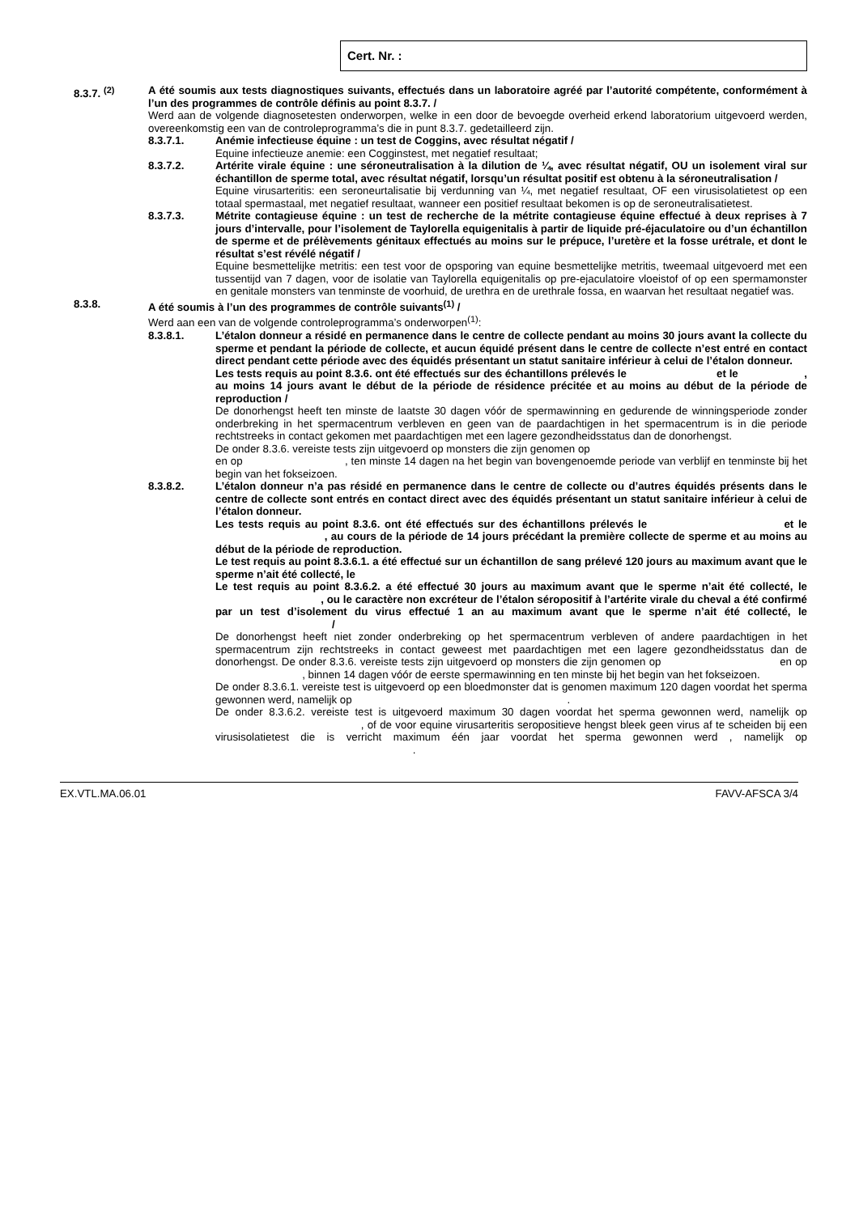Cert. Nr. :
8.3.7. <sup>(2)</sup> A été soumis aux tests diagnostiques suivants, effectués dans un laboratoire agréé par l’autorité compétente, conformément à l’un des programmes de contrôle définis au point 8.3.7. /
Werd aan de volgende diagnosetesten onderworpen, welke in een door de bevoegde overheid erkend laboratorium uitgevoerd werden, overeenkomstig een van de controleprogramma’s die in punt 8.3.7. gedetailleerd zijn.
8.3.7.1. Anémie infectieuse équine : un test de Coggins, avec résultat négatif /
Equine infectieuze anemie: een Cogginstest, met negatief resultaat;
8.3.7.2. Artérite virale équine : une séroneutralisation à la dilution de ¼, avec résultat négatif, OU un isolement viral sur échantillon de sperme total, avec résultat négatif, lorsqu’un résultat positif est obtenu à la séroneutralisation /
Equine virusarteritis: een seroneurtalisatie bij verdunning van ¼, met negatief resultaat, OF een virusisolatietest op een totaal spermastaal, met negatief resultaat, wanneer een positief resultaat bekomen is op de seroneutralisatietest.
8.3.7.3. Métrite contagieuse équine : un test de recherche de la métrite contagieuse équine effectué à deux reprises à 7 jours d’intervalle, pour l’isolement de Taylorella equigenitalis à partir de liquide pré-éjaculatoire ou d’un échantillon de sperme et de prélèvements génitaux effectués au moins sur le prépuce, l’uretère et la fosse urétrale, et dont le résultat s’est révélé négatif /
Equine besmettelijke metritis: een test voor de opsporing van equine besmettelijke metritis, tweemaal uitgevoerd met een tussentijd van 7 dagen, voor de isolatie van Taylorella equigenitalis op pre-ejaculatoire vloeistof of op een spermamonster en genitale monsters van tenminste de voorhuid, de urethra en de urethrale fossa, en waarvan het resultaat negatief was.
8.3.8. A été soumis à l’un des programmes de contrôle suivants<sup>(1)</sup> /
Werd aan een van de volgende controleprogramma’s onderworpen<sup>(1)</sup>:
8.3.8.1. L’étalon donneur a résidé en permanence dans le centre de collecte pendant au moins 30 jours avant la collecte du sperme et pendant la période de collecte, et aucun équidé présent dans le centre de collecte n’est entré en contact direct pendant cette période avec des équidés présentant un statut sanitaire inférieur à celui de l’étalon donneur.
Les tests requis au point 8.3.6. ont été effectués sur des échantillons prélevés le et le , au moins 14 jours avant le début de la période de résidence précitée et au moins au début de la période de reproduction /
De donorhengst heeft ten minste de laatste 30 dagen vóór de spermawinning en gedurende de winningsperiode zonder onderbreking in het spermacentrum verbleven en geen van de paardachtigen in het spermacentrum is in die periode rechtstreeks in contact gekomen met paardachtigen met een lagere gezondheidsstatus dan de donorhengst.
De onder 8.3.6. vereiste tests zijn uitgevoerd op monsters die zijn genomen op
en op , ten minste 14 dagen na het begin van bovengenoemde periode van verblijf en tenminste bij het begin van het fokseizoen.
8.3.8.2. L’étalon donneur n’a pas résidé en permanence dans le centre de collecte ou d’autres équidés présents dans le centre de collecte sont entrés en contact direct avec des équidés présentant un statut sanitaire inférieur à celui de l’étalon donneur.
Les tests requis au point 8.3.6. ont été effectués sur des échantillons prélevés le et le , au cours de la période de 14 jours précédant la première collecte de sperme et au moins au début de la période de reproduction.
Le test requis au point 8.3.6.1. a été effectué sur un échantillon de sang prélevé 120 jours au maximum avant que le sperme n’ait été collecté, le
Le test requis au point 8.3.6.2. a été effectué 30 jours au maximum avant que le sperme n’ait été collecté, le , ou le caractère non excréteur de l’étalon séropositif à l’artérite virale du cheval a été confirmé par un test d’isolement du virus effectué 1 an au maximum avant que le sperme n’ait été collecté, le /
De donorhengst heeft niet zonder onderbreking op het spermacentrum verbleven of andere paardachtigen in het spermacentrum zijn rechtstreeks in contact geweest met paardachtigen met een lagere gezondheidsstatus dan de donorhengst. De onder 8.3.6. vereiste tests zijn uitgevoerd op monsters die zijn genomen op en op , binnen 14 dagen vóór de eerste spermawinning en ten minste bij het begin van het fokseizoen.
De onder 8.3.6.1. vereiste test is uitgevoerd op een bloedmonster dat is genomen maximum 120 dagen voordat het sperma gewonnen werd, namelijk op .
De onder 8.3.6.2. vereiste test is uitgevoerd maximum 30 dagen voordat het sperma gewonnen werd, namelijk op , of de voor equine virusarteritis seropositieve hengst bleek geen virus af te scheiden bij een virusisolatietest die is verricht maximum één jaar voordat het sperma gewonnen werd , namelijk op .
EX.VTL.MA.06.01 FAVV-AFSCA 3/4